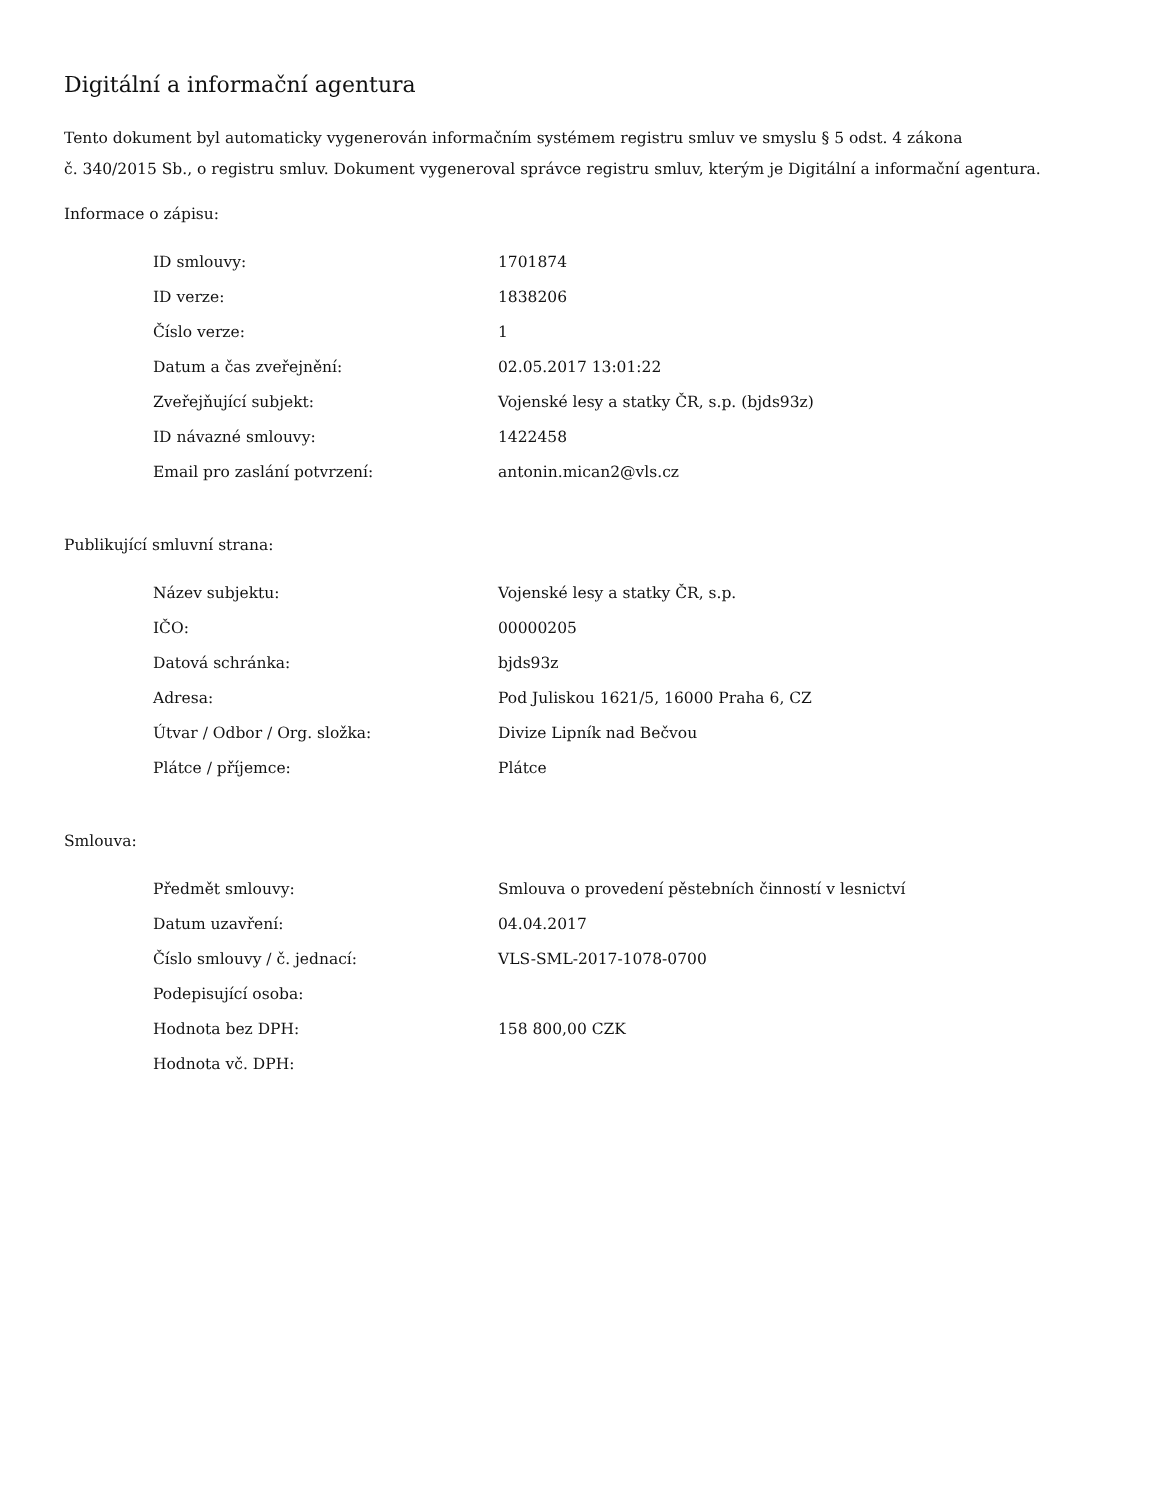Digitální a informační agentura
Tento dokument byl automaticky vygenerován informačním systémem registru smluv ve smyslu § 5 odst. 4 zákona
č. 340/2015 Sb., o registru smluv. Dokument vygeneroval správce registru smluv, kterým je Digitální a informační agentura.
Informace o zápisu:
| ID smlouvy: | 1701874 |
| ID verze: | 1838206 |
| Číslo verze: | 1 |
| Datum a čas zveřejnění: | 02.05.2017 13:01:22 |
| Zveřejňující subjekt: | Vojenské lesy a statky ČR, s.p. (bjds93z) |
| ID návazné smlouvy: | 1422458 |
| Email pro zaslání potvrzení: | antonin.mican2@vls.cz |
Publikující smluvní strana:
| Název subjektu: | Vojenské lesy a statky ČR, s.p. |
| IČO: | 00000205 |
| Datová schránka: | bjds93z |
| Adresa: | Pod Juliskou 1621/5, 16000 Praha 6, CZ |
| Útvar / Odbor / Org. složka: | Divize Lipník nad Bečvou |
| Plátce / příjemce: | Plátce |
Smlouva:
| Předmět smlouvy: | Smlouva o provedení pěstebních činností v lesnictví |
| Datum uzavření: | 04.04.2017 |
| Číslo smlouvy / č. jednací: | VLS-SML-2017-1078-0700 |
| Podepisující osoba: | |
| Hodnota bez DPH: | 158 800,00 CZK |
| Hodnota vč. DPH: | |